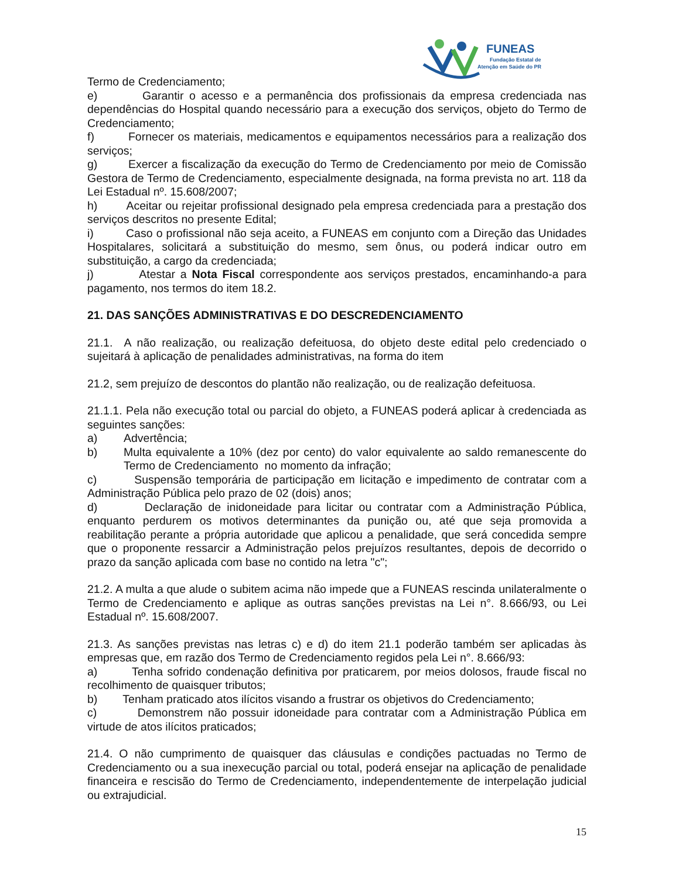FUNEAS
Fundação Estatal de
Atenção em Saúde do PR
Termo de Credenciamento;
e) Garantir o acesso e a permanência dos profissionais da empresa credenciada nas dependências do Hospital quando necessário para a execução dos serviços, objeto do Termo de Credenciamento;
f) Fornecer os materiais, medicamentos e equipamentos necessários para a realização dos serviços;
g) Exercer a fiscalização da execução do Termo de Credenciamento por meio de Comissão Gestora de Termo de Credenciamento, especialmente designada, na forma prevista no art. 118 da Lei Estadual nº. 15.608/2007;
h) Aceitar ou rejeitar profissional designado pela empresa credenciada para a prestação dos serviços descritos no presente Edital;
i) Caso o profissional não seja aceito, a FUNEAS em conjunto com a Direção das Unidades Hospitalares, solicitará a substituição do mesmo, sem ônus, ou poderá indicar outro em substituição, a cargo da credenciada;
j) Atestar a Nota Fiscal correspondente aos serviços prestados, encaminhando-a para pagamento, nos termos do item 18.2.
21. DAS SANÇÕES ADMINISTRATIVAS E DO DESCREDENCIAMENTO
21.1. A não realização, ou realização defeituosa, do objeto deste edital pelo credenciado o sujeitará à aplicação de penalidades administrativas, na forma do item
21.2, sem prejuízo de descontos do plantão não realização, ou de realização defeituosa.
21.1.1. Pela não execução total ou parcial do objeto, a FUNEAS poderá aplicar à credenciada as seguintes sanções:
a) Advertência;
b) Multa equivalente a 10% (dez por cento) do valor equivalente ao saldo remanescente do Termo de Credenciamento no momento da infração;
c) Suspensão temporária de participação em licitação e impedimento de contratar com a Administração Pública pelo prazo de 02 (dois) anos;
d) Declaração de inidoneidade para licitar ou contratar com a Administração Pública, enquanto perdurem os motivos determinantes da punição ou, até que seja promovida a reabilitação perante a própria autoridade que aplicou a penalidade, que será concedida sempre que o proponente ressarcir a Administração pelos prejuízos resultantes, depois de decorrido o prazo da sanção aplicada com base no contido na letra "c";
21.2. A multa a que alude o subitem acima não impede que a FUNEAS rescinda unilateralmente o Termo de Credenciamento e aplique as outras sanções previstas na Lei n°. 8.666/93, ou Lei Estadual nº. 15.608/2007.
21.3. As sanções previstas nas letras c) e d) do item 21.1 poderão também ser aplicadas às empresas que, em razão dos Termo de Credenciamento regidos pela Lei n°. 8.666/93:
a) Tenha sofrido condenação definitiva por praticarem, por meios dolosos, fraude fiscal no recolhimento de quaisquer tributos;
b) Tenham praticado atos ilícitos visando a frustrar os objetivos do Credenciamento;
c) Demonstrem não possuir idoneidade para contratar com a Administração Pública em virtude de atos ilícitos praticados;
21.4. O não cumprimento de quaisquer das cláusulas e condições pactuadas no Termo de Credenciamento ou a sua inexecução parcial ou total, poderá ensejar na aplicação de penalidade financeira e rescisão do Termo de Credenciamento, independentemente de interpelação judicial ou extrajudicial.
15